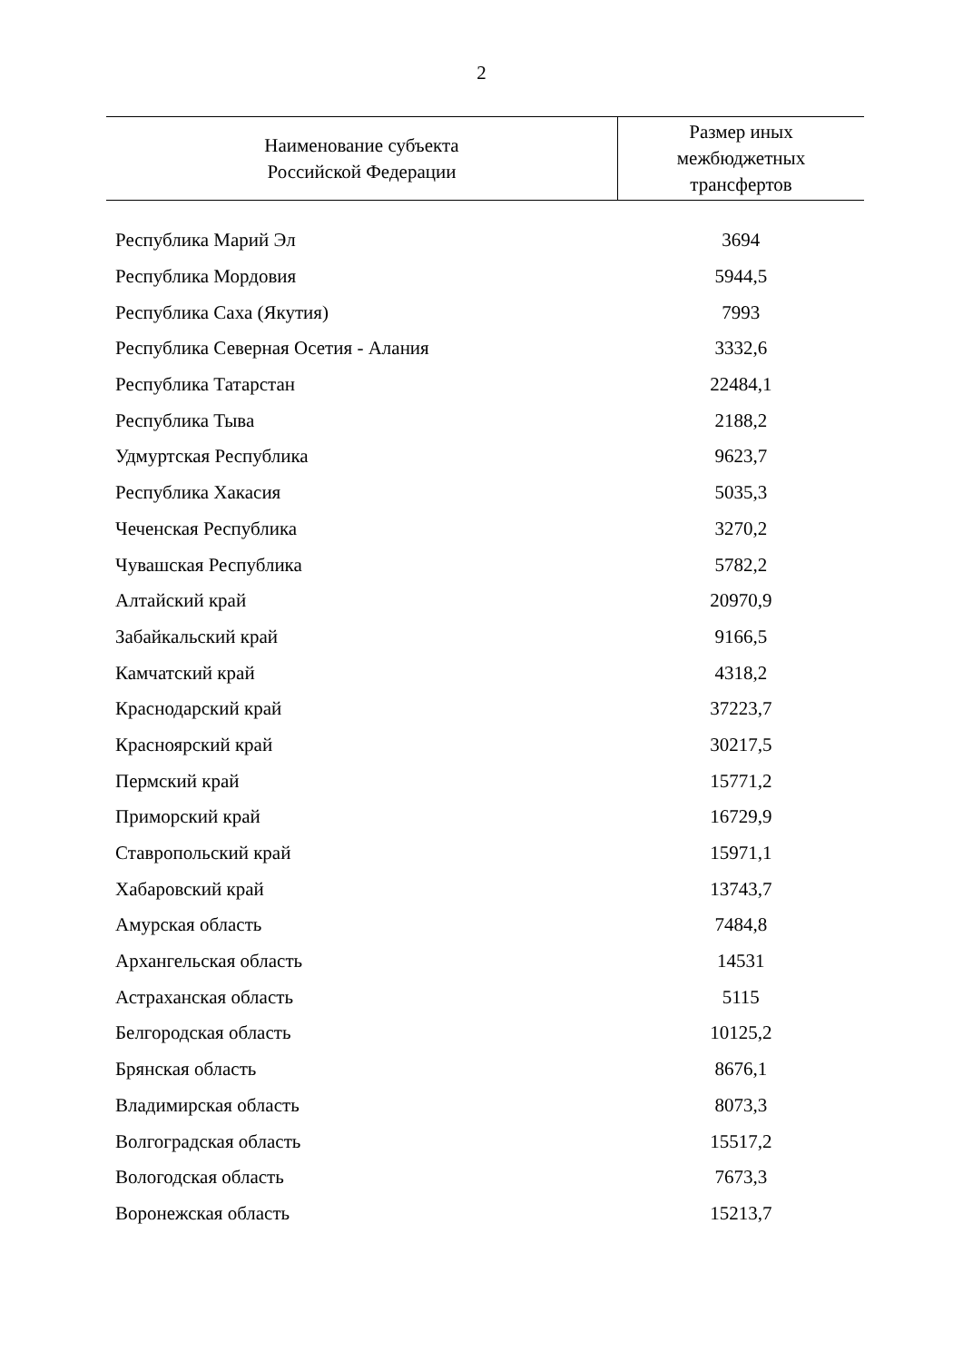2
| Наименование субъекта Российской Федерации | Размер иных межбюджетных трансфертов |
| --- | --- |
| Республика Марий Эл | 3694 |
| Республика Мордовия | 5944,5 |
| Республика Саха (Якутия) | 7993 |
| Республика Северная Осетия - Алания | 3332,6 |
| Республика Татарстан | 22484,1 |
| Республика Тыва | 2188,2 |
| Удмуртская Республика | 9623,7 |
| Республика Хакасия | 5035,3 |
| Чеченская Республика | 3270,2 |
| Чувашская Республика | 5782,2 |
| Алтайский край | 20970,9 |
| Забайкальский край | 9166,5 |
| Камчатский край | 4318,2 |
| Краснодарский край | 37223,7 |
| Красноярский край | 30217,5 |
| Пермский край | 15771,2 |
| Приморский край | 16729,9 |
| Ставропольский край | 15971,1 |
| Хабаровский край | 13743,7 |
| Амурская область | 7484,8 |
| Архангельская область | 14531 |
| Астраханская область | 5115 |
| Белгородская область | 10125,2 |
| Брянская область | 8676,1 |
| Владимирская область | 8073,3 |
| Волгоградская область | 15517,2 |
| Вологодская область | 7673,3 |
| Воронежская область | 15213,7 |